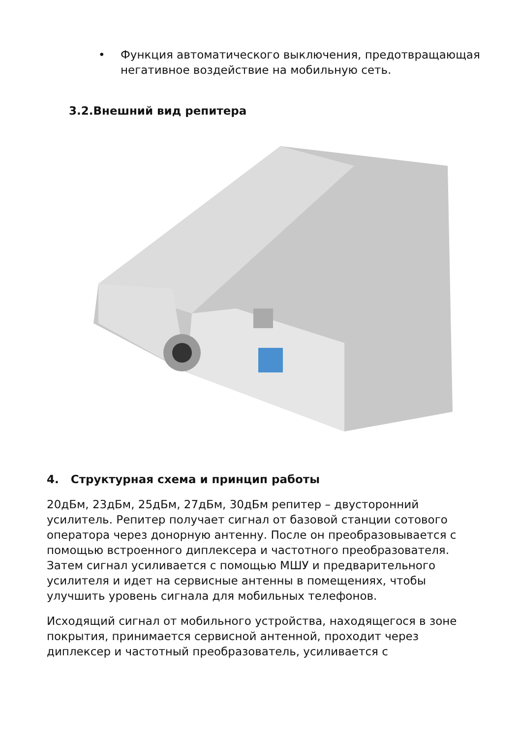• Функция автоматического выключения, предотвращающая негативное воздействие на мобильную сеть.
3.2.Внешний вид репитера
4. Структурная схема и принцип работы
20дБм, 23дБм, 25дБм, 27дБм, 30дБм репитер – двусторонний усилитель. Репитер получает сигнал от базовой станции сотового оператора через донорную антенну. После он преобразовывается с помощью встроенного диплексера и частотного преобразователя. Затем сигнал усиливается с помощью МШУ и предварительного усилителя и идет на сервисные антенны в помещениях, чтобы улучшить уровень сигнала для мобильных телефонов.
Исходящий сигнал от мобильного устройства, находящегося в зоне покрытия, принимается сервисной антенной, проходит через диплексер и частотный преобразователь, усиливается с